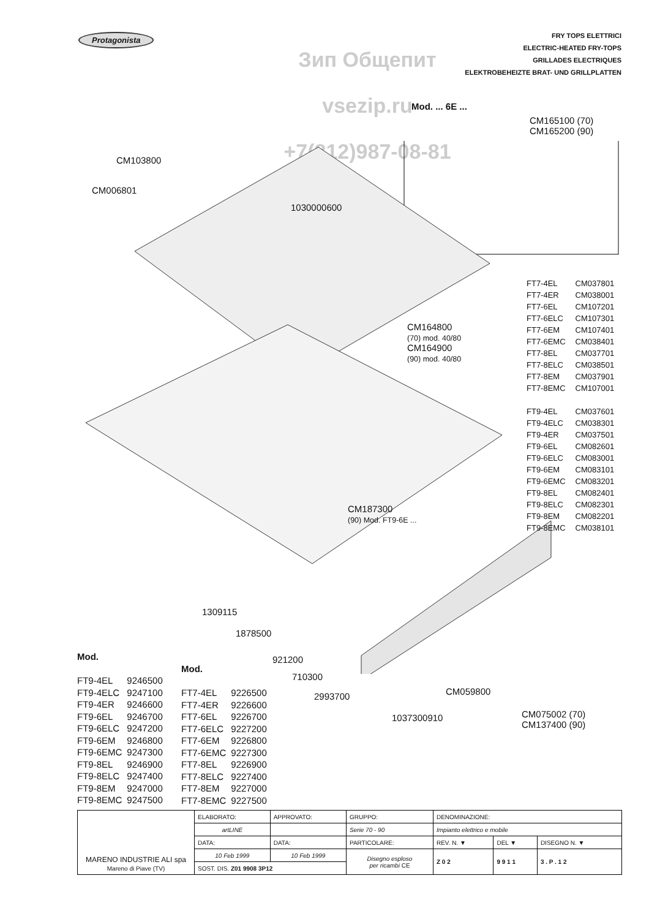Protagonista
Зип Общепит
vsezip.ru
+7(812)987-08-81
FRY TOPS ELETTRICI
ELECTRIC-HEATED FRY-TOPS
GRILLADES ELECTRIQUES
ELEKTROBEHEIZTE BRAT- UND GRILLPLATTEN
Mod. ... 6E ...
CM165100 (70)
CM165200 (90)
CM103800
CM006801
1030000600
CM164800
(70) mod. 40/80
CM164900
(90) mod. 40/80
| FT7-4EL | CM037801 |
| FT7-4ER | CM038001 |
| FT7-6EL | CM107201 |
| FT7-6ELC | CM107301 |
| FT7-6EM | CM107401 |
| FT7-6EMC | CM038401 |
| FT7-8EL | CM037701 |
| FT7-8ELC | CM038501 |
| FT7-8EM | CM037901 |
| FT7-8EMC | CM107001 |
| FT9-4EL | CM037601 |
| FT9-4ELC | CM038301 |
| FT9-4ER | CM037501 |
| FT9-6EL | CM082601 |
| FT9-6ELC | CM083001 |
| FT9-6EM | CM083101 |
| FT9-6EMC | CM083201 |
| FT9-8EL | CM082401 |
| FT9-8ELC | CM082301 |
| FT9-8EM | CM082201 |
| FT9-8EMC | CM038101 |
CM187300
(90) Mod. FT9-6E ...
1309115
1878500
921200
710300
2993700 CM059800
1037300910
CM075002 (70)
CM137400 (90)
Mod.
| FT9-4EL | 9246500 |
| FT9-4ELC | 9247100 |
| FT9-4ER | 9246600 |
| FT9-6EL | 9246700 |
| FT9-6ELC | 9247200 |
| FT9-6EM | 9246800 |
| FT9-6EMC | 9247300 |
| FT9-8EL | 9246900 |
| FT9-8ELC | 9247400 |
| FT9-8EM | 9247000 |
| FT9-8EMC | 9247500 |
Mod.
| FT7-4EL | 9226500 |
| FT7-4ER | 9226600 |
| FT7-6EL | 9226700 |
| FT7-6ELC | 9227200 |
| FT7-6EM | 9226800 |
| FT7-6EMC | 9227300 |
| FT7-8EL | 9226900 |
| FT7-8ELC | 9227400 |
| FT7-8EM | 9227000 |
| FT7-8EMC | 9227500 |
| MARENO INDUSTRIE ALI spa Mareno di Piave (TV) | ELABORATO: | APPROVATO: | GRUPPO: | DENOMINAZIONE: | | |
| | artLINE | | Serie 70 - 90 | Impianto elettrico e mobile | | |
| | DATA: | DATA: | PARTICOLARE: | REV. N. ▼ | DEL ▼ | DISEGNO N. ▼ |
| | 10 Feb 1999 | 10 Feb 1999 | Disegno esploso per ricambi CE | Z 0 2 | 9 9 1 1 | 3 . P . 1 2 |
| | SOST. DIS. Z01 9908 3P12 | | | | | |